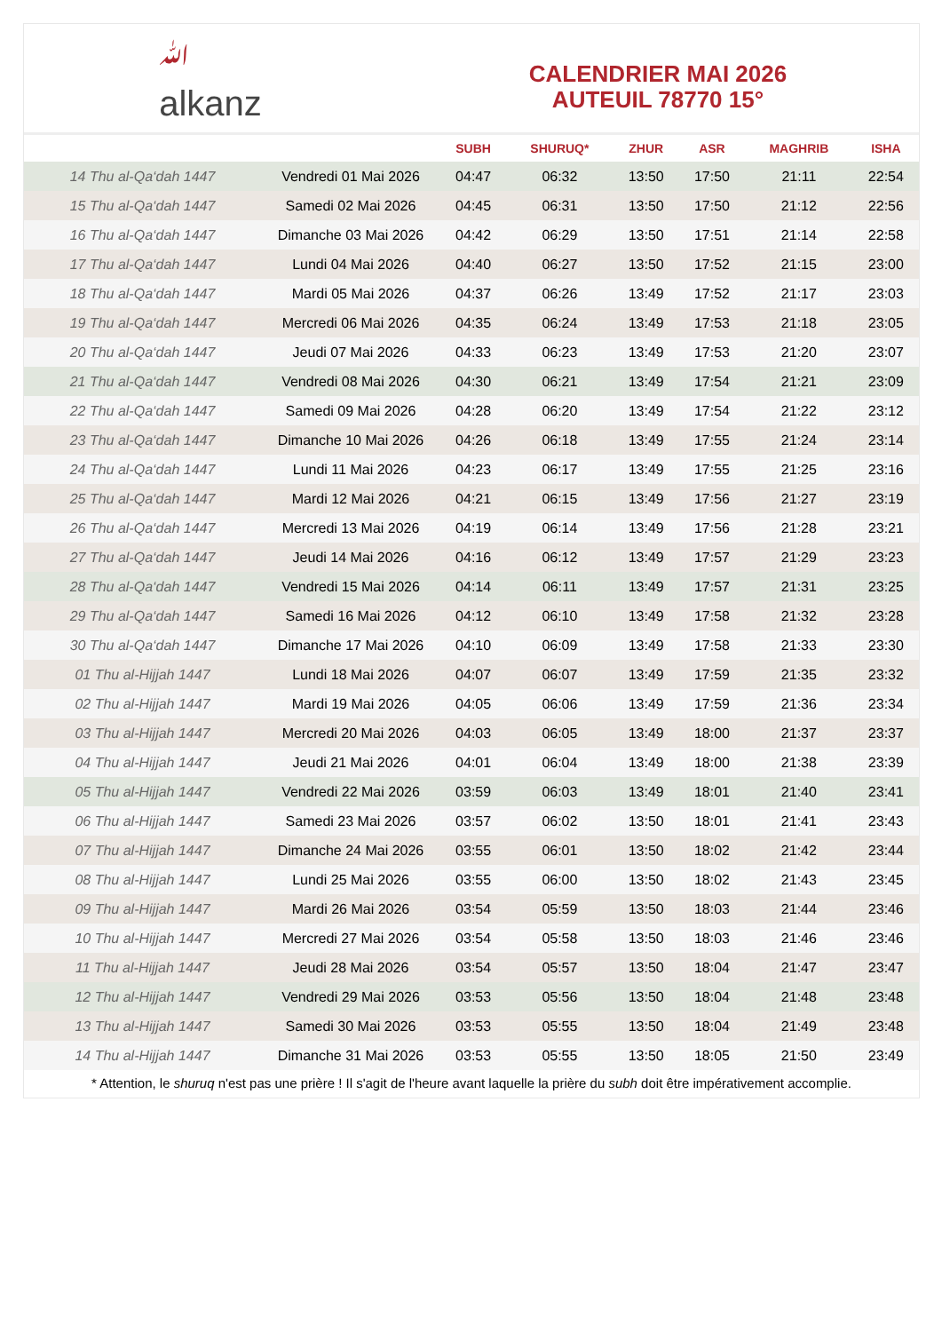ﷲ
alkanz
CALENDRIER MAI 2026
AUTEUIL 78770 15°
| | | SUBH | SHURUQ* | ZHUR | ASR | MAGHRIB | ISHA |
| --- | --- | --- | --- | --- | --- | --- | --- |
| 14 Thu al-Qa‘dah 1447 | Vendredi 01 Mai 2026 | 04:47 | 06:32 | 13:50 | 17:50 | 21:11 | 22:54 |
| 15 Thu al-Qa‘dah 1447 | Samedi 02 Mai 2026 | 04:45 | 06:31 | 13:50 | 17:50 | 21:12 | 22:56 |
| 16 Thu al-Qa‘dah 1447 | Dimanche 03 Mai 2026 | 04:42 | 06:29 | 13:50 | 17:51 | 21:14 | 22:58 |
| 17 Thu al-Qa‘dah 1447 | Lundi 04 Mai 2026 | 04:40 | 06:27 | 13:50 | 17:52 | 21:15 | 23:00 |
| 18 Thu al-Qa‘dah 1447 | Mardi 05 Mai 2026 | 04:37 | 06:26 | 13:49 | 17:52 | 21:17 | 23:03 |
| 19 Thu al-Qa‘dah 1447 | Mercredi 06 Mai 2026 | 04:35 | 06:24 | 13:49 | 17:53 | 21:18 | 23:05 |
| 20 Thu al-Qa‘dah 1447 | Jeudi 07 Mai 2026 | 04:33 | 06:23 | 13:49 | 17:53 | 21:20 | 23:07 |
| 21 Thu al-Qa‘dah 1447 | Vendredi 08 Mai 2026 | 04:30 | 06:21 | 13:49 | 17:54 | 21:21 | 23:09 |
| 22 Thu al-Qa‘dah 1447 | Samedi 09 Mai 2026 | 04:28 | 06:20 | 13:49 | 17:54 | 21:22 | 23:12 |
| 23 Thu al-Qa‘dah 1447 | Dimanche 10 Mai 2026 | 04:26 | 06:18 | 13:49 | 17:55 | 21:24 | 23:14 |
| 24 Thu al-Qa‘dah 1447 | Lundi 11 Mai 2026 | 04:23 | 06:17 | 13:49 | 17:55 | 21:25 | 23:16 |
| 25 Thu al-Qa‘dah 1447 | Mardi 12 Mai 2026 | 04:21 | 06:15 | 13:49 | 17:56 | 21:27 | 23:19 |
| 26 Thu al-Qa‘dah 1447 | Mercredi 13 Mai 2026 | 04:19 | 06:14 | 13:49 | 17:56 | 21:28 | 23:21 |
| 27 Thu al-Qa‘dah 1447 | Jeudi 14 Mai 2026 | 04:16 | 06:12 | 13:49 | 17:57 | 21:29 | 23:23 |
| 28 Thu al-Qa‘dah 1447 | Vendredi 15 Mai 2026 | 04:14 | 06:11 | 13:49 | 17:57 | 21:31 | 23:25 |
| 29 Thu al-Qa‘dah 1447 | Samedi 16 Mai 2026 | 04:12 | 06:10 | 13:49 | 17:58 | 21:32 | 23:28 |
| 30 Thu al-Qa‘dah 1447 | Dimanche 17 Mai 2026 | 04:10 | 06:09 | 13:49 | 17:58 | 21:33 | 23:30 |
| 01 Thu al-Hijjah 1447 | Lundi 18 Mai 2026 | 04:07 | 06:07 | 13:49 | 17:59 | 21:35 | 23:32 |
| 02 Thu al-Hijjah 1447 | Mardi 19 Mai 2026 | 04:05 | 06:06 | 13:49 | 17:59 | 21:36 | 23:34 |
| 03 Thu al-Hijjah 1447 | Mercredi 20 Mai 2026 | 04:03 | 06:05 | 13:49 | 18:00 | 21:37 | 23:37 |
| 04 Thu al-Hijjah 1447 | Jeudi 21 Mai 2026 | 04:01 | 06:04 | 13:49 | 18:00 | 21:38 | 23:39 |
| 05 Thu al-Hijjah 1447 | Vendredi 22 Mai 2026 | 03:59 | 06:03 | 13:49 | 18:01 | 21:40 | 23:41 |
| 06 Thu al-Hijjah 1447 | Samedi 23 Mai 2026 | 03:57 | 06:02 | 13:50 | 18:01 | 21:41 | 23:43 |
| 07 Thu al-Hijjah 1447 | Dimanche 24 Mai 2026 | 03:55 | 06:01 | 13:50 | 18:02 | 21:42 | 23:44 |
| 08 Thu al-Hijjah 1447 | Lundi 25 Mai 2026 | 03:55 | 06:00 | 13:50 | 18:02 | 21:43 | 23:45 |
| 09 Thu al-Hijjah 1447 | Mardi 26 Mai 2026 | 03:54 | 05:59 | 13:50 | 18:03 | 21:44 | 23:46 |
| 10 Thu al-Hijjah 1447 | Mercredi 27 Mai 2026 | 03:54 | 05:58 | 13:50 | 18:03 | 21:46 | 23:46 |
| 11 Thu al-Hijjah 1447 | Jeudi 28 Mai 2026 | 03:54 | 05:57 | 13:50 | 18:04 | 21:47 | 23:47 |
| 12 Thu al-Hijjah 1447 | Vendredi 29 Mai 2026 | 03:53 | 05:56 | 13:50 | 18:04 | 21:48 | 23:48 |
| 13 Thu al-Hijjah 1447 | Samedi 30 Mai 2026 | 03:53 | 05:55 | 13:50 | 18:04 | 21:49 | 23:48 |
| 14 Thu al-Hijjah 1447 | Dimanche 31 Mai 2026 | 03:53 | 05:55 | 13:50 | 18:05 | 21:50 | 23:49 |
* Attention, le shuruq n'est pas une prière ! Il s'agit de l'heure avant laquelle la prière du subh doit être impérativement accomplie.